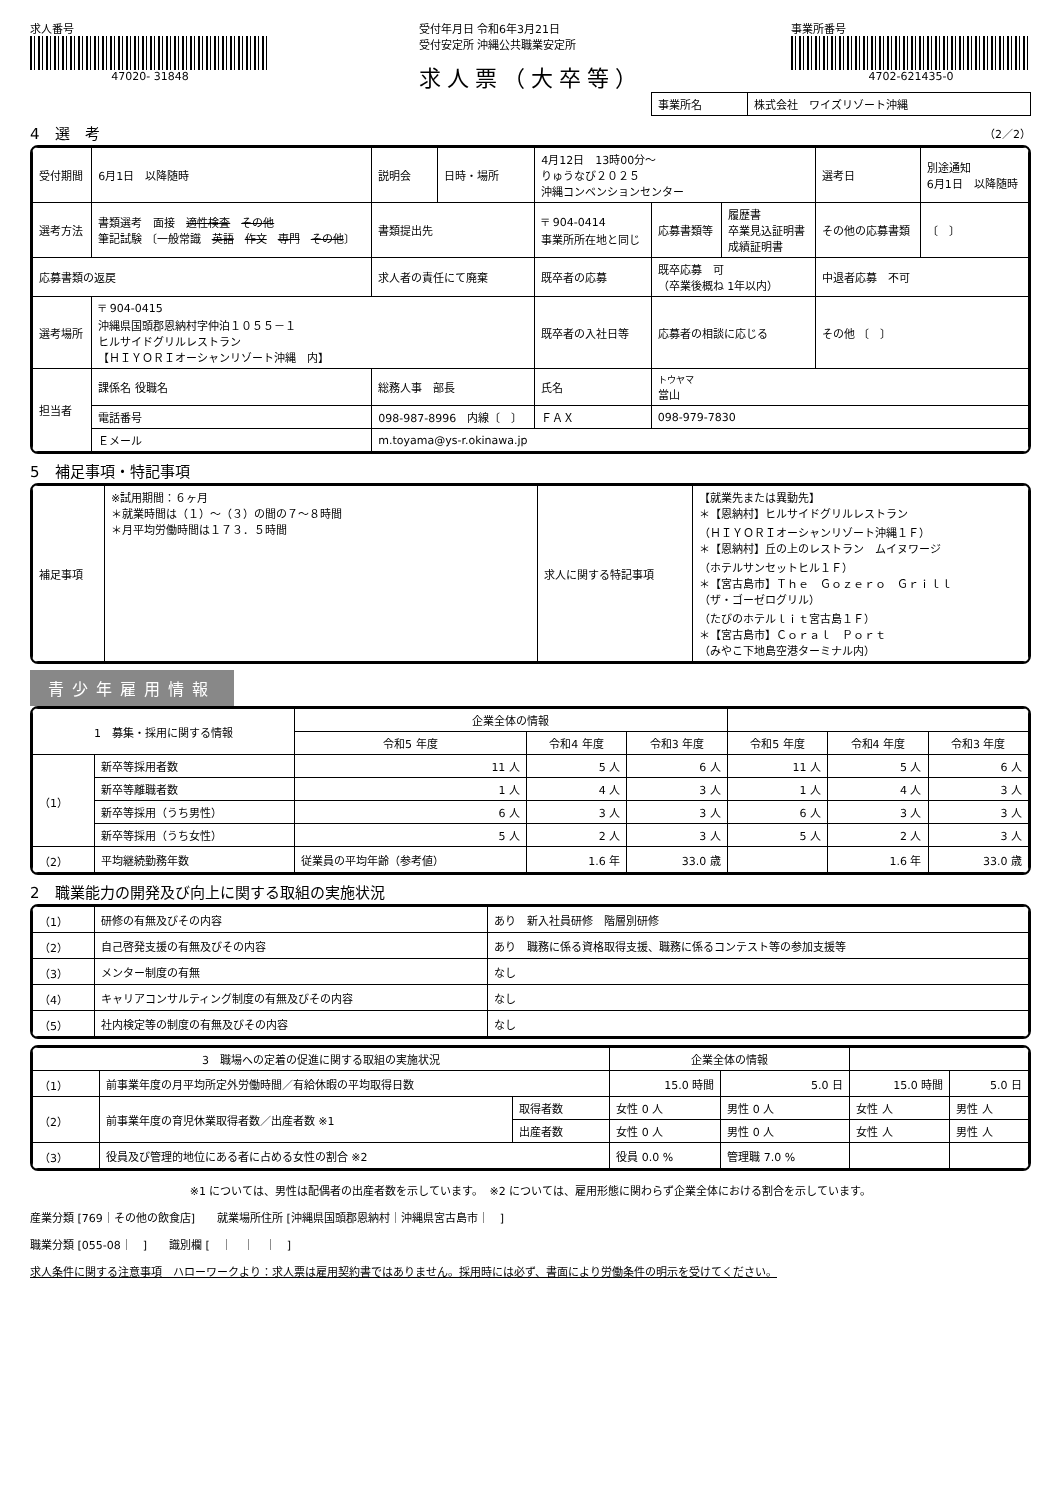求人番号
47020- 31848
受付年月日 令和6年3月21日
受付安定所 沖縄公共職業安定所
求人票（大卒等）
事業所番号
4702-621435-0
| 事業所名 | 株式会社 ワイズリゾート沖縄 |
4　選　考 （2／2）
| 受付期間 | 6月1日 以降随時 | | 説明会 | 日時・場所 | 4月12日 13時00分～ りゅうなび２０２５ 沖縄コンベンションセンター | | | | 選考日 | 別途通知 6月1日 以降随時 |
| 選考方法 | 書類選考 面接 適性検査 その他 筆記試験 〔一般常識 英語 作文 専門 その他 〕 | | 書類提出先 | | 〒 904-0414 事業所所在地と同じ | | 応募書類等 | 履歴書 卒業見込証明書 成績証明書 | その他の応募書類 | 〔 〕 |
| 応募書類の返戻 | | 求人者の責任にて廃棄 | | | 既卒者の応募 | 既卒応募 可 （卒業後概ね 1年以内） | | | 中退者応募 不可 | |
| 選考場所 | 〒 904-0415 沖縄県国頭郡恩納村字仲泊１０５５－１ ヒルサイドグリルレストラン 【ＨＩＹＯＲＩオーシャンリゾート沖縄 内】 | | | | 既卒者の入社日等 | 応募者の相談に応じる | | | その他 〔 〕 | |
| 担当者 | 課係名 役職名 | 総務人事 部長 | | | 氏名 | トウヤマ 當山 | | | | |
| | 電話番号 | 098-987-8996 内線〔 〕 | | | ＦＡＸ | 098-979-7830 | | | | |
| | Ｅメール | m.toyama@ys-r.okinawa.jp | | | | | | | | |
5　補足事項・特記事項
| 補足事項 | ※試用期間：６ヶ月 ＊就業時間は（１）～（３）の間の７～８時間 ＊月平均労働時間は１７３．５時間 | 求人に関する特記事項 | 【就業先または異動先】 ＊【恩納村】ヒルサイドグリルレストラン （ＨＩＹＯＲＩオーシャンリゾート沖縄１Ｆ） ＊【恩納村】丘の上のレストラン ムイヌワージ （ホテルサンセットヒル１Ｆ） ＊【宮古島市】Ｔｈｅ Ｇｏｚｅｒｏ Ｇｒｉｌｌ （ザ・ゴーゼログリル） （たびのホテルｌｉｔ宮古島１Ｆ） ＊【宮古島市】Ｃｏｒａｌ Ｐｏｒｔ （みやこ下地島空港ターミナル内） |
青少年雇用情報
| 1 募集・採用に関する情報 | | | 企業全体の情報 | | | | | |
| --- | --- | --- | --- | --- | --- | --- | --- | --- |
| | | | 令和5 年度 | 令和4 年度 | 令和3 年度 | 令和5 年度 | 令和4 年度 | 令和3 年度 |
| （1） | 新卒等採用者数 | | 11 人 | 5 人 | 6 人 | 11 人 | 5 人 | 6 人 |
| | 新卒等離職者数 | | 1 人 | 4 人 | 3 人 | 1 人 | 4 人 | 3 人 |
| | 新卒等採用（うち男性） | | 6 人 | 3 人 | 3 人 | 6 人 | 3 人 | 3 人 |
| | 新卒等採用（うち女性） | | 5 人 | 2 人 | 3 人 | 5 人 | 2 人 | 3 人 |
| （2） | 平均継続勤務年数 | 従業員の平均年齢（参考値） | | 1.6 年 | 33.0 歳 | | 1.6 年 | 33.0 歳 |
2　職業能力の開発及び向上に関する取組の実施状況
| （1） | 研修の有無及びその内容 | あり 新入社員研修 階層別研修 |
| （2） | 自己啓発支援の有無及びその内容 | あり 職務に係る資格取得支援、職務に係るコンテスト等の参加支援等 |
| （3） | メンター制度の有無 | なし |
| （4） | キャリアコンサルティング制度の有無及びその内容 | なし |
| （5） | 社内検定等の制度の有無及びその内容 | なし |
| 3 職場への定着の促進に関する取組の実施状況 | | | 企業全体の情報 | | | |
| --- | --- | --- | --- | --- | --- | --- |
| （1） | 前事業年度の月平均所定外労働時間／有給休暇の平均取得日数 | | 15.0 時間 | 5.0 日 | 15.0 時間 | 5.0 日 |
| （2） | 前事業年度の育児休業取得者数／出産者数 ※1 | 取得者数 | 女性 0 人 | 男性 0 人 | 女性 人 | 男性 人 |
| | | 出産者数 | 女性 0 人 | 男性 0 人 | 女性 人 | 男性 人 |
| （3） | 役員及び管理的地位にある者に占める女性の割合 ※2 | | 役員 0.0 % | 管理職 7.0 % | | |
※1 については、男性は配偶者の出産者数を示しています。　※2 については、雇用形態に関わらず企業全体における割合を示しています。
産業分類 [769｜その他の飲食店]　　就業場所住所 [沖縄県国頭郡恩納村｜沖縄県宮古島市｜　]
職業分類 [055-08｜　]　　識別欄 [　｜　｜　｜　]
求人条件に関する注意事項　ハローワークより：求人票は雇用契約書ではありません。採用時には必ず、書面により労働条件の明示を受けてください。